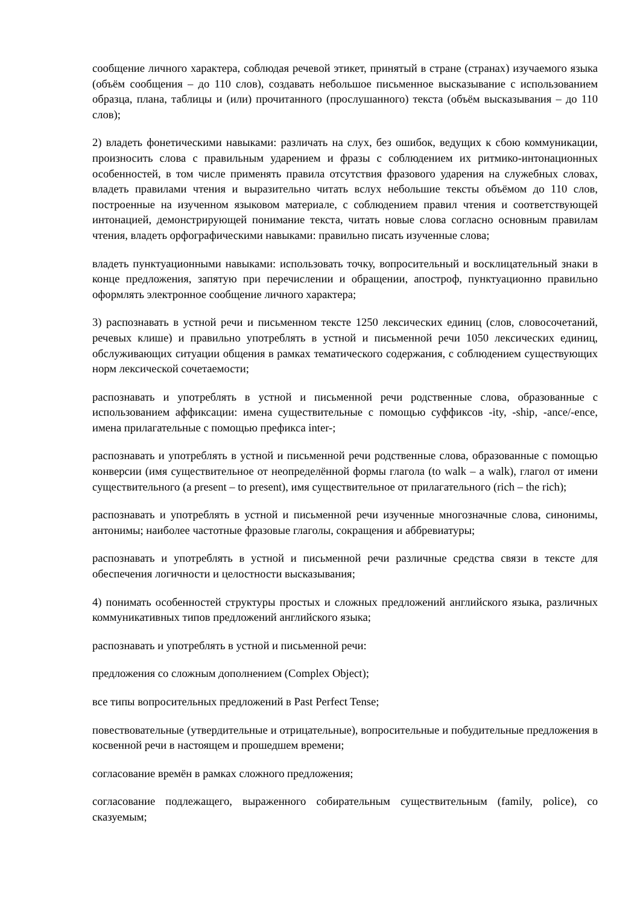сообщение личного характера, соблюдая речевой этикет, принятый в стране (странах) изучаемого языка (объём сообщения – до 110 слов), создавать небольшое письменное высказывание с использованием образца, плана, таблицы и (или) прочитанного (прослушанного) текста (объём высказывания – до 110 слов);
2) владеть фонетическими навыками: различать на слух, без ошибок, ведущих к сбою коммуникации, произносить слова с правильным ударением и фразы с соблюдением их ритмико-интонационных особенностей, в том числе применять правила отсутствия фразового ударения на служебных словах, владеть правилами чтения и выразительно читать вслух небольшие тексты объёмом до 110 слов, построенные на изученном языковом материале, с соблюдением правил чтения и соответствующей интонацией, демонстрирующей понимание текста, читать новые слова согласно основным правилам чтения, владеть орфографическими навыками: правильно писать изученные слова;
владеть пунктуационными навыками: использовать точку, вопросительный и восклицательный знаки в конце предложения, запятую при перечислении и обращении, апостроф, пунктуационно правильно оформлять электронное сообщение личного характера;
3) распознавать в устной речи и письменном тексте 1250 лексических единиц (слов, словосочетаний, речевых клише) и правильно употреблять в устной и письменной речи 1050 лексических единиц, обслуживающих ситуации общения в рамках тематического содержания, с соблюдением существующих норм лексической сочетаемости;
распознавать и употреблять в устной и письменной речи родственные слова, образованные с использованием аффиксации: имена существительные с помощью суффиксов -ity, -ship, -ance/-ence, имена прилагательные с помощью префикса inter-;
распознавать и употреблять в устной и письменной речи родственные слова, образованные с помощью конверсии (имя существительное от неопределённой формы глагола (to walk – a walk), глагол от имени существительного (a present – to present), имя существительное от прилагательного (rich – the rich);
распознавать и употреблять в устной и письменной речи изученные многозначные слова, синонимы, антонимы; наиболее частотные фразовые глаголы, сокращения и аббревиатуры;
распознавать и употреблять в устной и письменной речи различные средства связи в тексте для обеспечения логичности и целостности высказывания;
4) понимать особенностей структуры простых и сложных предложений английского языка, различных коммуникативных типов предложений английского языка;
распознавать и употреблять в устной и письменной речи:
предложения со сложным дополнением (Complex Object);
все типы вопросительных предложений в Past Perfect Tense;
повествовательные (утвердительные и отрицательные), вопросительные и побудительные предложения в косвенной речи в настоящем и прошедшем времени;
согласование времён в рамках сложного предложения;
согласование подлежащего, выраженного собирательным существительным (family, police), со сказуемым;